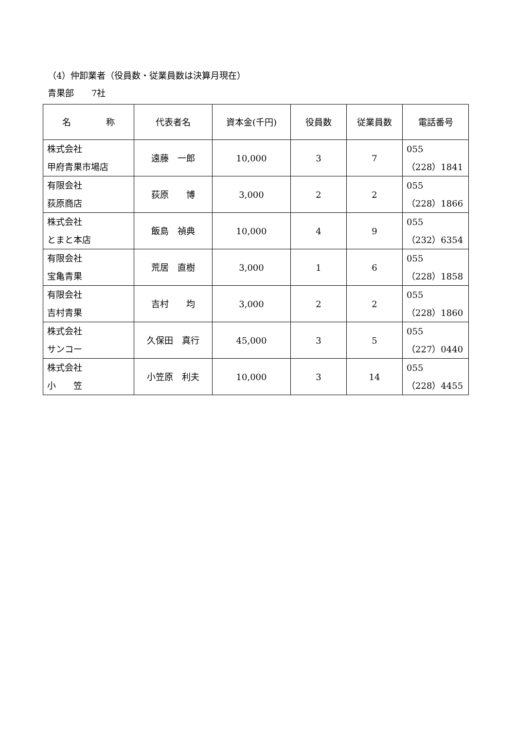（4）仲卸業者（役員数・従業員数は決算月現在）
青果部　　7社
| 名 称 | 代表者名 | 資本金(千円) | 役員数 | 従業員数 | 電話番号 |
| --- | --- | --- | --- | --- | --- |
| 株式会社 甲府青果市場店 | 遠藤 一郎 | 10,000 | 3 | 7 | 055 （228）1841 |
| 有限会社 荻原商店 | 荻原 博 | 3,000 | 2 | 2 | 055 （228）1866 |
| 株式会社 とまと本店 | 飯島 禎典 | 10,000 | 4 | 9 | 055 （232）6354 |
| 有限会社 宝亀青果 | 荒居 直樹 | 3,000 | 1 | 6 | 055 （228）1858 |
| 有限会社 吉村青果 | 吉村 均 | 3,000 | 2 | 2 | 055 （228）1860 |
| 株式会社 サンコー | 久保田 真行 | 45,000 | 3 | 5 | 055 （227）0440 |
| 株式会社 小 笠 | 小笠原 利夫 | 10,000 | 3 | 14 | 055 （228）4455 |